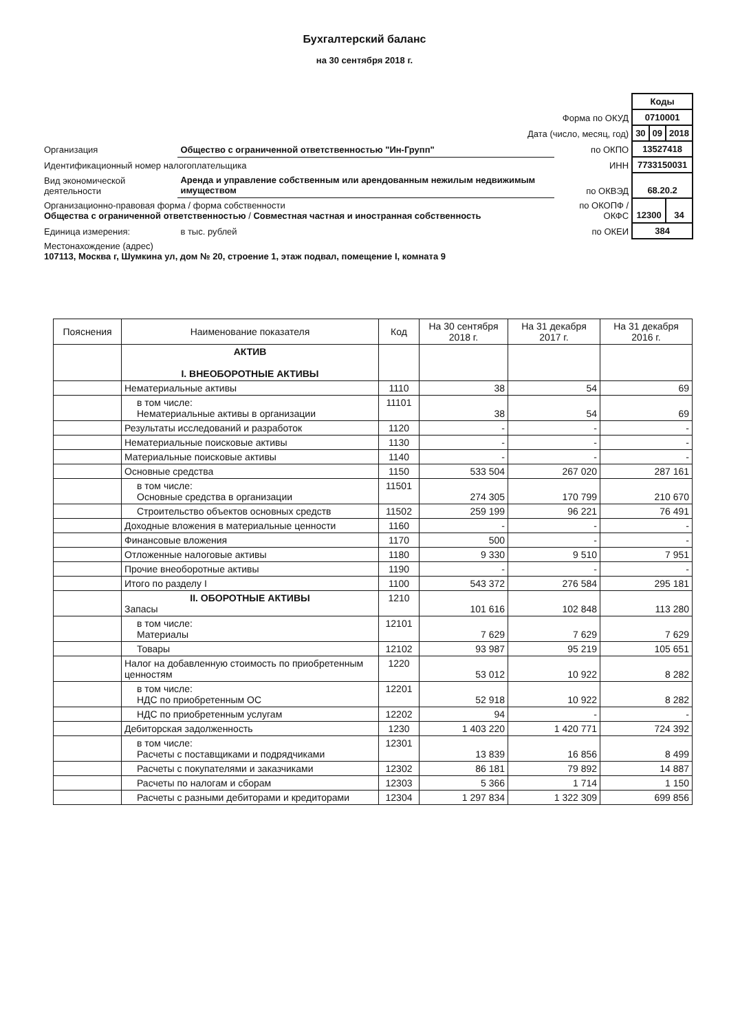Бухгалтерский баланс
на 30 сентября 2018 г.
| | | | Коды | | |
| Форма по ОКУД | | | 0710001 | | |
| Дата (число, месяц, год) | | | 30 | 09 | 2018 |
| Организация | Общество с ограниченной ответственностью "Ин-Групп" | по ОКПО | 13527418 | | |
| Идентификационный номер налогоплательщика | | ИНН | 7733150031 | | |
| Вид экономической деятельности | Аренда и управление собственным или арендованным нежилым недвижимым имуществом | по ОКВЭД | 68.20.2 | | |
| Организационно-правовая форма / форма собственности Общества с ограниченной ответственностью / Совместная частная и иностранная собственность | | по ОКОПФ / ОКФС | 12300 | | 34 |
| Единица измерения: | в тыс. рублей | по ОКЕИ | 384 | | |
| Местонахождение (адрес) 107113, Москва г, Шумкина ул, дом № 20, строение 1, этаж подвал, помещение I, комната 9 | | | | | |
| Пояснения | Наименование показателя | Код | На 30 сентября 2018 г. | На 31 декабря 2017 г. | На 31 декабря 2016 г. |
| --- | --- | --- | --- | --- | --- |
| | АКТИВ I. ВНЕОБОРОТНЫЕ АКТИВЫ | | | | |
| | Нематериальные активы | 1110 | 38 | 54 | 69 |
| | в том числе: Нематериальные активы в организации | 11101 | 38 | 54 | 69 |
| | Результаты исследований и разработок | 1120 | - | - | - |
| | Нематериальные поисковые активы | 1130 | - | - | - |
| | Материальные поисковые активы | 1140 | - | - | - |
| | Основные средства | 1150 | 533 504 | 267 020 | 287 161 |
| | в том числе: Основные средства в организации | 11501 | 274 305 | 170 799 | 210 670 |
| | Строительство объектов основных средств | 11502 | 259 199 | 96 221 | 76 491 |
| | Доходные вложения в материальные ценности | 1160 | - | - | - |
| | Финансовые вложения | 1170 | 500 | - | - |
| | Отложенные налоговые активы | 1180 | 9 330 | 9 510 | 7 951 |
| | Прочие внеоборотные активы | 1190 | - | - | - |
| | Итого по разделу I | 1100 | 543 372 | 276 584 | 295 181 |
| | II. ОБОРОТНЫЕ АКТИВЫ Запасы | 1210 | 101 616 | 102 848 | 113 280 |
| | в том числе: Материалы | 12101 | 7 629 | 7 629 | 7 629 |
| | Товары | 12102 | 93 987 | 95 219 | 105 651 |
| | Налог на добавленную стоимость по приобретенным ценностям | 1220 | 53 012 | 10 922 | 8 282 |
| | в том числе: НДС по приобретенным ОС | 12201 | 52 918 | 10 922 | 8 282 |
| | НДС по приобретенным услугам | 12202 | 94 | - | - |
| | Дебиторская задолженность | 1230 | 1 403 220 | 1 420 771 | 724 392 |
| | в том числе: Расчеты с поставщиками и подрядчиками | 12301 | 13 839 | 16 856 | 8 499 |
| | Расчеты с покупателями и заказчиками | 12302 | 86 181 | 79 892 | 14 887 |
| | Расчеты по налогам и сборам | 12303 | 5 366 | 1 714 | 1 150 |
| | Расчеты с разными дебиторами и кредиторами | 12304 | 1 297 834 | 1 322 309 | 699 856 |